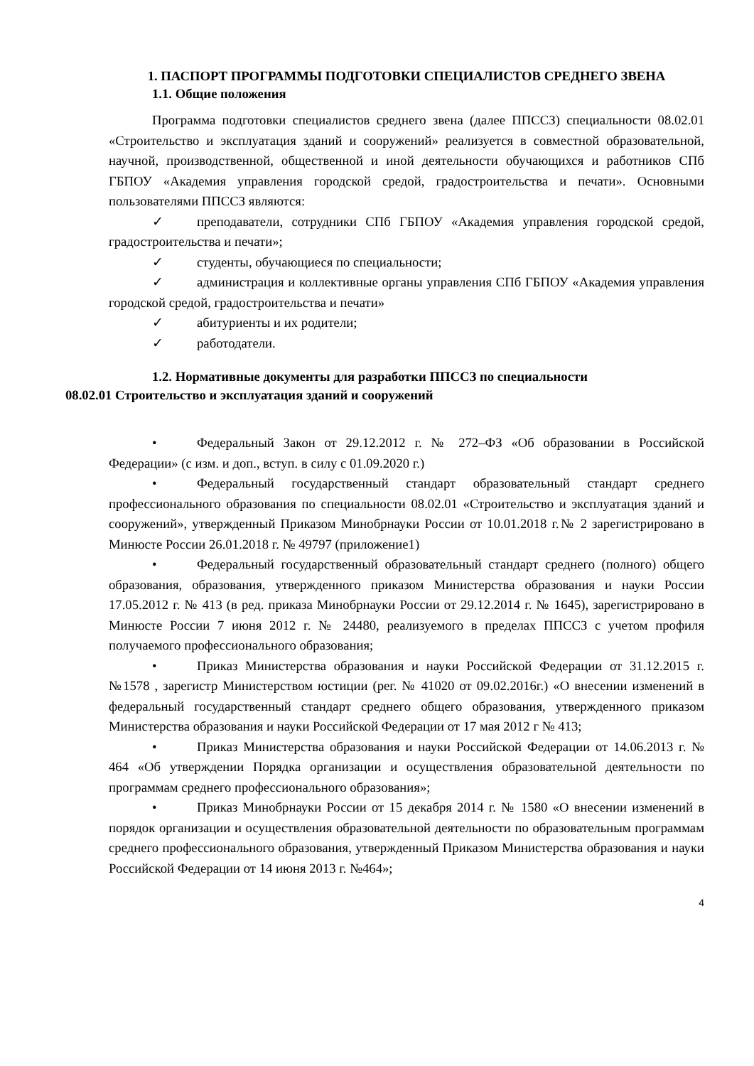1. ПАСПОРТ ПРОГРАММЫ ПОДГОТОВКИ СПЕЦИАЛИСТОВ СРЕДНЕГО ЗВЕНА
1.1. Общие положения
Программа подготовки специалистов среднего звена (далее ППССЗ) специальности 08.02.01 «Строительство и эксплуатация зданий и сооружений» реализуется в совместной образовательной, научной, производственной, общественной и иной деятельности обучающихся и работников СПб ГБПОУ «Академия управления городской средой, градостроительства и печати». Основными пользователями ППССЗ являются:
✓ преподаватели, сотрудники СПб ГБПОУ «Академия управления городской средой, градостроительства и печати»;
✓ студенты, обучающиеся по специальности;
✓ администрация и коллективные органы управления СПб ГБПОУ «Академия управления городской средой, градостроительства и печати»
✓ абитуриенты и их родители;
✓ работодатели.
1.2. Нормативные документы для разработки ППССЗ по специальности
08.02.01 Строительство и эксплуатация зданий и сооружений
• Федеральный Закон от 29.12.2012 г. № 272–ФЗ «Об образовании в Российской Федерации» (с изм. и доп., вступ. в силу с 01.09.2020 г.)
• Федеральный государственный стандарт образовательный стандарт среднего профессионального образования по специальности 08.02.01 «Строительство и эксплуатация зданий и сооружений», утвержденный Приказом Минобрнауки России от 10.01.2018 г.№ 2 зарегистрировано в Минюсте России 26.01.2018 г. № 49797 (приложение1)
• Федеральный государственный образовательный стандарт среднего (полного) общего образования, образования, утвержденного приказом Министерства образования и науки России 17.05.2012 г. № 413 (в ред. приказа Минобрнауки России от 29.12.2014 г. № 1645), зарегистрировано в Минюсте России 7 июня 2012 г. № 24480, реализуемого в пределах ППССЗ с учетом профиля получаемого профессионального образования;
• Приказ Министерства образования и науки Российской Федерации от 31.12.2015 г. №1578 , зарегистр Министерством юстиции (рег. № 41020 от 09.02.2016г.) «О внесении изменений в федеральный государственный стандарт среднего общего образования, утвержденного приказом Министерства образования и науки Российской Федерации от 17 мая 2012 г № 413;
• Приказ Министерства образования и науки Российской Федерации от 14.06.2013 г. № 464 «Об утверждении Порядка организации и осуществления образовательной деятельности по программам среднего профессионального образования»;
• Приказ Минобрнауки России от 15 декабря 2014 г. № 1580 «О внесении изменений в порядок организации и осуществления образовательной деятельности по образовательным программам среднего профессионального образования, утвержденный Приказом Министерства образования и науки Российской Федерации от 14 июня 2013 г. №464»;
4